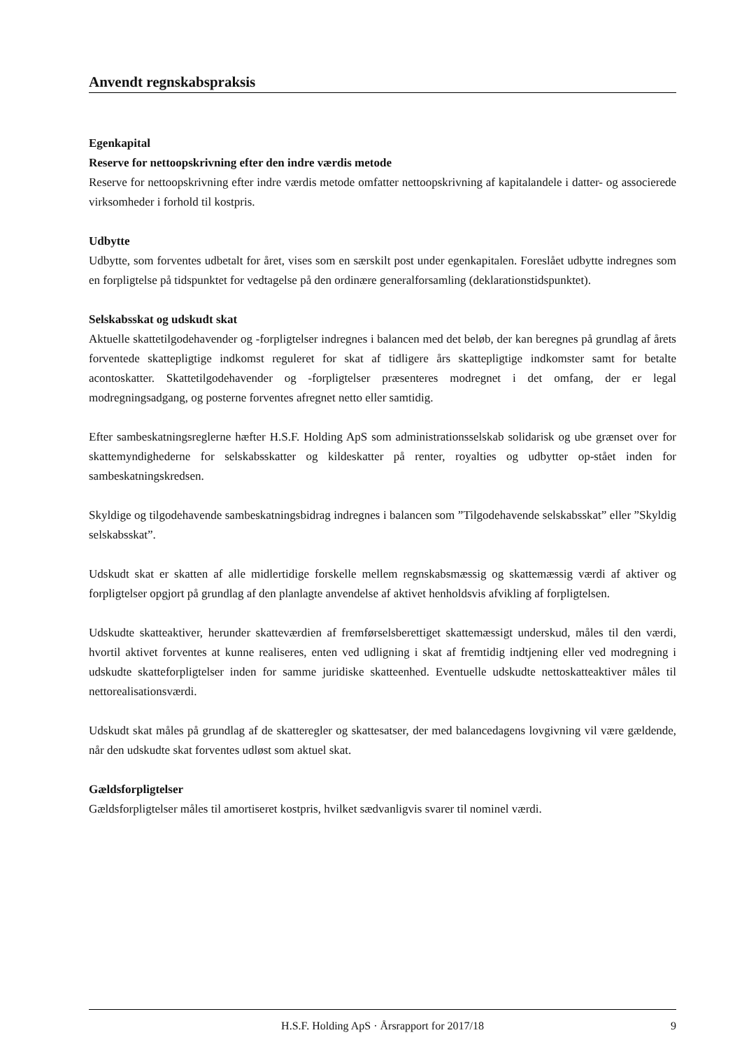Anvendt regnskabspraksis
Egenkapital
Reserve for nettoopskrivning efter den indre værdis metode
Reserve for nettoopskrivning efter indre værdis metode omfatter nettoopskrivning af kapitalandele i datter- og associerede virksomheder i forhold til kostpris.
Udbytte
Udbytte, som forventes udbetalt for året, vises som en særskilt post under egenkapitalen. Foreslået udbytte indregnes som en forpligtelse på tidspunktet for vedtagelse på den ordinære generalforsamling (deklarationstidspunktet).
Selskabsskat og udskudt skat
Aktuelle skattetilgodehavender og -forpligtelser indregnes i balancen med det beløb, der kan beregnes på grundlag af årets forventede skattepligtige indkomst reguleret for skat af tidligere års skattepligtige indkomster samt for betalte acontoskatter. Skattetilgodehavender og -forpligtelser præsenteres modregnet i det omfang, der er legal modregningsadgang, og posterne forventes afregnet netto eller samtidig.
Efter sambeskatningsreglerne hæfter H.S.F. Holding ApS som administrationsselskab solidarisk og ube grænset over for skattemyndighederne for selskabsskatter og kildeskatter på renter, royalties og udbytter op-stået inden for sambeskatningskredsen.
Skyldige og tilgodehavende sambeskatningsbidrag indregnes i balancen som ”Tilgodehavende selskabsskat” eller ”Skyldig selskabsskat”.
Udskudt skat er skatten af alle midlertidige forskelle mellem regnskabsmæssig og skattemæssig værdi af aktiver og forpligtelser opgjort på grundlag af den planlagte anvendelse af aktivet henholdsvis afvikling af forpligtelsen.
Udskudte skatteaktiver, herunder skatteværdien af fremførselsberettiget skattemæssigt underskud, måles til den værdi, hvortil aktivet forventes at kunne realiseres, enten ved udligning i skat af fremtidig indtjening eller ved modregning i udskudte skatteforpligtelser inden for samme juridiske skatteenhed. Eventuelle udskudte nettoskatteaktiver måles til nettorealisationsværdi.
Udskudt skat måles på grundlag af de skatteregler og skattesatser, der med balancedagens lovgivning vil være gældende, når den udskudte skat forventes udløst som aktuel skat.
Gældsforpligtelser
Gældsforpligtelser måles til amortiseret kostpris, hvilket sædvanligvis svarer til nominel værdi.
H.S.F. Holding ApS · Årsrapport for 2017/18 9